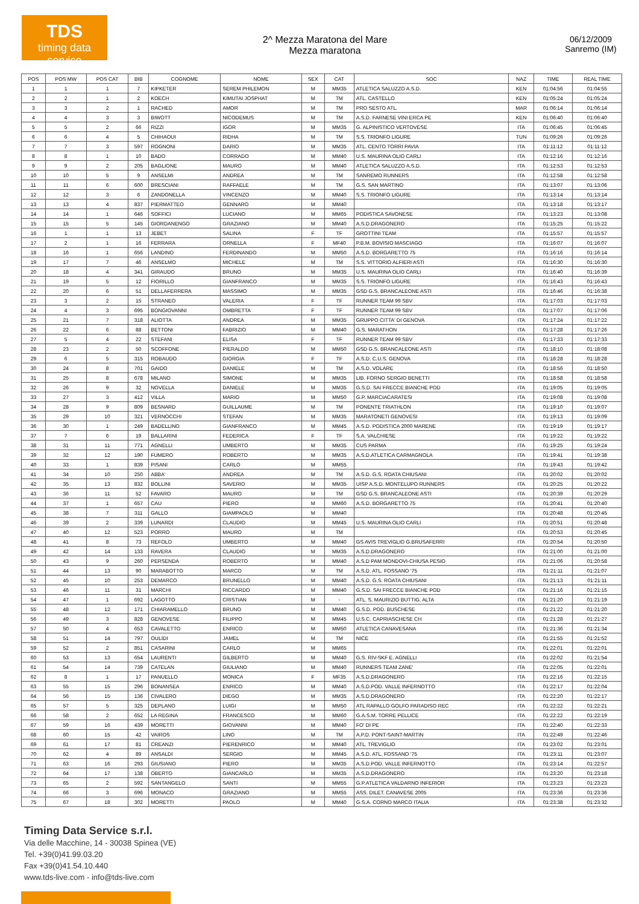TDS
timing data service
2^ Mezza Maratona del Mare
Mezza maratona
06/12/2009
Sanremo (IM)
| POS | POS MW | POS CAT | BIB | COGNOME | NOME | SEX | CAT | SOC | NAZ | TIME | REAL TIME |
| --- | --- | --- | --- | --- | --- | --- | --- | --- | --- | --- | --- |
| 1 | 1 | 1 | 7 | KIPKETER | SEREM PHILEMON | M | MM35 | ATLETICA SALUZZO A.S.D. | KEN | 01:04:56 | 01:04:55 |
| 2 | 2 | 1 | 2 | KOECH | KIMUTAI JOSPHAT | M | TM | ATL. CASTELLO | KEN | 01:05:24 | 01:05:24 |
| 3 | 3 | 2 | 1 | RACHED | AMOR | M | TM | PRO SESTO ATL. | MAR | 01:06:14 | 01:06:14 |
| 4 | 4 | 3 | 3 | BIWOTT | NICODEMUS | M | TM | A.S.D. FARNESE VINI ERCA PE | KEN | 01:06:40 | 01:06:40 |
| 5 | 5 | 2 | 66 | RIZZI | IGOR | M | MM35 | G. ALPINISTICO VERTOVESE | ITA | 01:06:45 | 01:06:45 |
| 6 | 6 | 4 | 5 | CHIHAOUI | RIDHA | M | TM | S.S. TRIONFO LIGURE | TUN | 01:09:26 | 01:09:26 |
| 7 | 7 | 3 | 597 | ROGNONI | DARIO | M | MM35 | ATL. CENTO TORRI PAVIA | ITA | 01:11:12 | 01:11:12 |
| 8 | 8 | 1 | 10 | BADO | CORRADO | M | MM40 | U.S. MAURINA OLIO CARLI | ITA | 01:12:16 | 01:12:16 |
| 9 | 9 | 2 | 205 | BAGLIONE | MAURO | M | MM40 | ATLETICA SALUZZO A.S.D. | ITA | 01:12:53 | 01:12:53 |
| 10 | 10 | 5 | 9 | ANSELMI | ANDREA | M | TM | SANREMO RUNNERS | ITA | 01:12:58 | 01:12:58 |
| 11 | 11 | 6 | 600 | BRESCIANI | RAFFAELE | M | TM | G.S. SAN MARTINO | ITA | 01:13:07 | 01:13:06 |
| 12 | 12 | 3 | 6 | ZANDONELLA | VINCENZO | M | MM40 | S.S. TRIONFO LIGURE | ITA | 01:13:14 | 01:13:14 |
| 13 | 13 | 4 | 837 | PIERMATTEO | GENNARO | M | MM40 | | ITA | 01:13:18 | 01:13:17 |
| 14 | 14 | 1 | 646 | SOFFICI | LUCIANO | M | MM65 | PODISTICA SAVONESE | ITA | 01:13:23 | 01:13:08 |
| 15 | 15 | 5 | 145 | GIORDANENGO | GRAZIANO | M | MM40 | A.S.D.DRAGONERO | ITA | 01:15:25 | 01:15:22 |
| 16 | 1 | 1 | 13 | JEBET | SALINA | F | TF | GROTTINI TEAM | ITA | 01:15:57 | 01:15:57 |
| 17 | 2 | 1 | 16 | FERRARA | ORNELLA | F | MF40 | P.B.M. BOVISIO MASCIAGO | ITA | 01:16:07 | 01:16:07 |
| 18 | 16 | 1 | 656 | LANDINO | FERDINANDO | M | MM50 | A.S.D. BORGARETTO 75 | ITA | 01:16:16 | 01:16:14 |
| 19 | 17 | 7 | 46 | ANSELMO | MICHELE | M | TM | S.S. VITTORIO ALFIERI ASTI | ITA | 01:16:30 | 01:16:30 |
| 20 | 18 | 4 | 341 | GIRAUDO | BRUNO | M | MM35 | U.S. MAURINA OLIO CARLI | ITA | 01:16:40 | 01:16:39 |
| 21 | 19 | 5 | 12 | FIORILLO | GIANFRANCO | M | MM35 | S.S. TRIONFO LIGURE | ITA | 01:16:43 | 01:16:43 |
| 22 | 20 | 6 | 51 | DELLAFERRERA | MASSIMO | M | MM35 | GSD G.S. BRANCALEONE ASTI | ITA | 01:16:46 | 01:16:38 |
| 23 | 3 | 2 | 15 | STRANEO | VALERIA | F | TF | RUNNER TEAM 99 SBV | ITA | 01:17:03 | 01:17:03 |
| 24 | 4 | 3 | 695 | BONGIOVANNI | OMBRETTA | F | TF | RUNNER TEAM 99 SBV | ITA | 01:17:07 | 01:17:06 |
| 25 | 21 | 7 | 318 | ALIOTTA | ANDREA | M | MM35 | GRUPPO CITTA' DI GENOVA | ITA | 01:17:24 | 01:17:22 |
| 26 | 22 | 6 | 88 | BETTONI | FABRIZIO | M | MM40 | G.S. MARATHON | ITA | 01:17:28 | 01:17:26 |
| 27 | 5 | 4 | 22 | STEFANI | ELISA | F | TF | RUNNER TEAM 99 SBV | ITA | 01:17:33 | 01:17:33 |
| 28 | 23 | 2 | 50 | SCOFFONE | PIERALDO | M | MM50 | GSD G.S. BRANCALEONE ASTI | ITA | 01:18:10 | 01:18:08 |
| 29 | 6 | 5 | 315 | ROBAUDO | GIORGIA | F | TF | A.S.D. C.U.S. GENOVA | ITA | 01:18:28 | 01:18:28 |
| 30 | 24 | 8 | 701 | GAIDO | DANIELE | M | TM | A.S.D. VOLARE | ITA | 01:18:56 | 01:18:50 |
| 31 | 25 | 8 | 678 | MILANO | SIMONE | M | MM35 | LIB. FORNO SERGIO BENETTI | ITA | 01:18:58 | 01:18:58 |
| 32 | 26 | 9 | 32 | NOVELLA | DANIELE | M | MM35 | G.S.D. SAI FRECCE BIANCHE POD | ITA | 01:19:05 | 01:19:05 |
| 33 | 27 | 3 | 412 | VILLA | MARIO | M | MM50 | G.P. MARCIACARATESI | ITA | 01:19:08 | 01:19:08 |
| 34 | 28 | 9 | 809 | BESNARD | GUILLAUME | M | TM | PONENTE TRIATHLON | ITA | 01:19:10 | 01:19:07 |
| 35 | 29 | 10 | 321 | VERNOCCHI | STEFAN | M | MM35 | MARATONETI GENOVESI | ITA | 01:19:13 | 01:19:09 |
| 36 | 30 | 1 | 249 | BADELLINO | GIANFRANCO | M | MM45 | A.S.D. PODISTICA 2000 MARENE | ITA | 01:19:19 | 01:19:17 |
| 37 | 7 | 6 | 19 | BALLARINI | FEDERICA | F | TF | S.A. VALCHIESE | ITA | 01:19:22 | 01:19:22 |
| 38 | 31 | 11 | 771 | AGNELLI | UMBERTO | M | MM35 | CUS PARMA | ITA | 01:19:25 | 01:19:24 |
| 39 | 32 | 12 | 190 | FUMERO | ROBERTO | M | MM35 | A.S.D.ATLETICA CARMAGNOLA | ITA | 01:19:41 | 01:19:38 |
| 40 | 33 | 1 | 839 | PISANI | CARLO | M | MM55 | | ITA | 01:19:43 | 01:19:42 |
| 41 | 34 | 10 | 250 | ABBA' | ANDREA | M | TM | A.S.D. G.S. ROATA CHIUSANI | ITA | 01:20:02 | 01:20:02 |
| 42 | 35 | 13 | 832 | BOLLINI | SAVERIO | M | MM35 | UISP A.S.D. MONTELUPO RUNNERS | ITA | 01:20:25 | 01:20:22 |
| 43 | 36 | 11 | 52 | FAVARO | MAURO | M | TM | GSD G.S. BRANCALEONE ASTI | ITA | 01:20:39 | 01:20:29 |
| 44 | 37 | 1 | 657 | CAU | PIERO | M | MM60 | A.S.D. BORGARETTO 75 | ITA | 01:20:41 | 01:20:40 |
| 45 | 38 | 7 | 311 | GALLO | GIAMPAOLO | M | MM40 | | ITA | 01:20:48 | 01:20:45 |
| 46 | 39 | 2 | 339 | LUNARDI | CLAUDIO | M | MM45 | U.S. MAURINA OLIO CARLI | ITA | 01:20:51 | 01:20:48 |
| 47 | 40 | 12 | 523 | PORRO | MAURO | M | TM | | ITA | 01:20:53 | 01:20:45 |
| 48 | 41 | 8 | 73 | REFOLO | UMBERTO | M | MM40 | GS AVIS TREVIGLIO G.BRUSAFERRI | ITA | 01:20:54 | 01:20:50 |
| 49 | 42 | 14 | 133 | RAVERA | CLAUDIO | M | MM35 | A.S.D.DRAGONERO | ITA | 01:21:00 | 01:21:00 |
| 50 | 43 | 9 | 260 | PERSENDA | ROBERTO | M | MM40 | A.S.D PAM MONDOVI-CHIUSA PESIO | ITA | 01:21:06 | 01:20:58 |
| 51 | 44 | 13 | 90 | MARABOTTO | MARCO | M | TM | A.S.D. ATL. FOSSANO '75 | ITA | 01:21:11 | 01:21:07 |
| 52 | 45 | 10 | 253 | DEMARCO | BRUNELLO | M | MM40 | A.S.D. G.S. ROATA CHIUSANI | ITA | 01:21:13 | 01:21:11 |
| 53 | 46 | 11 | 31 | MARCHI | RICCARDO | M | MM40 | G.S.D. SAI FRECCE BIANCHE POD | ITA | 01:21:16 | 01:21:15 |
| 54 | 47 | 1 | 692 | LAGOTTO | CRISTIAN | M | - | ATL. S. MAURIZIO BUTTIG. ALTA | ITA | 01:21:20 | 01:21:19 |
| 55 | 48 | 12 | 171 | CHIARAMELLO | BRUNO | M | MM40 | G.S.D. POD. BUSCHESE | ITA | 01:21:22 | 01:21:20 |
| 56 | 49 | 3 | 828 | GENOVESE | FILIPPO | M | MM45 | U.S.C. CAPRIASCHESE CH | ITA | 01:21:28 | 01:21:27 |
| 57 | 50 | 4 | 653 | CAVALETTO | ENRICO | M | MM50 | ATLETICA CANAVESANA | ITA | 01:21:36 | 01:21:34 |
| 58 | 51 | 14 | 797 | OULIDI | JAMEL | M | TM | NICE | ITA | 01:21:55 | 01:21:52 |
| 59 | 52 | 2 | 851 | CASARINI | CARLO | M | MM65 | | ITA | 01:22:01 | 01:22:01 |
| 60 | 53 | 13 | 654 | LAURENTI | GILBERTO | M | MM40 | G.S. RIV-SKF E. AGNELLI | ITA | 01:22:02 | 01:21:54 |
| 61 | 54 | 14 | 739 | CATELAN | GIULIANO | M | MM40 | RUNNERS TEAM ZANE' | ITA | 01:22:05 | 01:22:01 |
| 62 | 8 | 1 | 17 | PANUELLO | MONICA | F | MF35 | A.S.D.DRAGONERO | ITA | 01:22:16 | 01:22:15 |
| 63 | 55 | 15 | 296 | BONANSEA | ENRICO | M | MM40 | A.S.D.POD. VALLE INFERNOTTO | ITA | 01:22:17 | 01:22:04 |
| 64 | 56 | 15 | 136 | CIVALERO | DIEGO | M | MM35 | A.S.D.DRAGONERO | ITA | 01:22:20 | 01:22:17 |
| 65 | 57 | 5 | 325 | DEPLANO | LUIGI | M | MM50 | ATL RAPALLO GOLFO PARADISO REC | ITA | 01:22:22 | 01:22:21 |
| 66 | 58 | 2 | 652 | LA REGINA | FRANCESCO | M | MM60 | G.A.S.M. TORRE PELLICE | ITA | 01:22:22 | 01:22:19 |
| 67 | 59 | 16 | 439 | MORETTI | GIOVANNI | M | MM40 | FO' DI PE | ITA | 01:22:40 | 01:22:33 |
| 68 | 60 | 15 | 42 | VAIROS | LINO | M | TM | A.P.D. PONT-SAINT-MARTIN | ITA | 01:22:49 | 01:22:46 |
| 69 | 61 | 17 | 81 | CREANZI | PIERENRICO | M | MM40 | ATL. TREVIGLIO | ITA | 01:23:02 | 01:23:01 |
| 70 | 62 | 4 | 89 | ANSALDI | SERGIO | M | MM45 | A.S.D. ATL. FOSSANO '75 | ITA | 01:23:11 | 01:23:07 |
| 71 | 63 | 16 | 293 | GIUSIANO | PIERO | M | MM35 | A.S.D.POD. VALLE INFERNOTTO | ITA | 01:23:14 | 01:22:57 |
| 72 | 64 | 17 | 138 | OBERTO | GIANCARLO | M | MM35 | A.S.D.DRAGONERO | ITA | 01:23:20 | 01:23:18 |
| 73 | 65 | 2 | 592 | SANTANGELO | SANTI | M | MM55 | G.P.ATLETICA VALDARNO INFERIOR | ITA | 01:23:23 | 01:23:23 |
| 74 | 66 | 3 | 696 | MONACO | GRAZIANO | M | MM55 | ASS. DILET. CANAVESE 2005 | ITA | 01:23:36 | 01:23:36 |
| 75 | 67 | 18 | 302 | MORETTI | PAOLO | M | MM40 | G.S.A. CORNO MARCO ITALIA | ITA | 01:23:38 | 01:23:32 |
Timing Data Service s.r.l.
Via delle Macchine, 14 - 30038 Spinea (VE)
Tel. +39(0)41.99.03.20
Fax +39(0)41.54.10.440
www.tds-live.com - info@tds-live.com